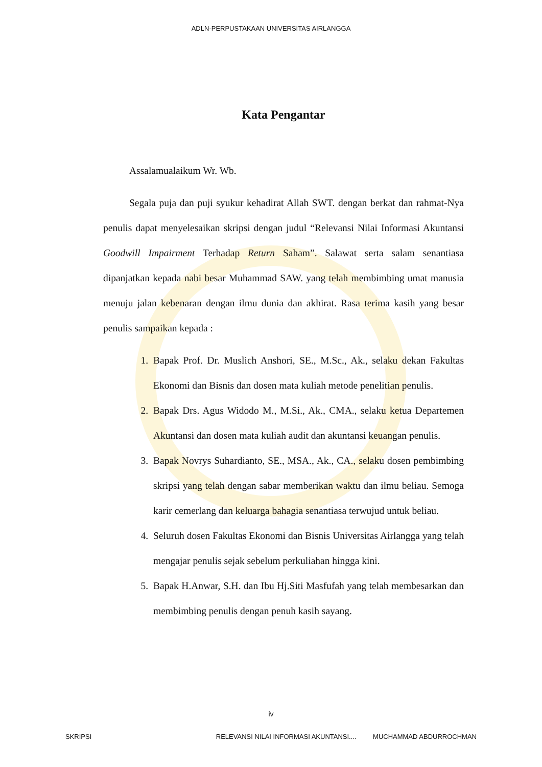ADLN-PERPUSTAKAAN UNIVERSITAS AIRLANGGA
Kata Pengantar
Assalamualaikum Wr. Wb.
Segala puja dan puji syukur kehadirat Allah SWT. dengan berkat dan rahmat-Nya penulis dapat menyelesaikan skripsi dengan judul “Relevansi Nilai Informasi Akuntansi Goodwill Impairment Terhadap Return Saham”. Salawat serta salam senantiasa dipanjatkan kepada nabi besar Muhammad SAW. yang telah membimbing umat manusia menuju jalan kebenaran dengan ilmu dunia dan akhirat. Rasa terima kasih yang besar penulis sampaikan kepada :
1. Bapak Prof. Dr. Muslich Anshori, SE., M.Sc., Ak., selaku dekan Fakultas Ekonomi dan Bisnis dan dosen mata kuliah metode penelitian penulis.
2. Bapak Drs. Agus Widodo M., M.Si., Ak., CMA., selaku ketua Departemen Akuntansi dan dosen mata kuliah audit dan akuntansi keuangan penulis.
3. Bapak Novrys Suhardianto, SE., MSA., Ak., CA., selaku dosen pembimbing skripsi yang telah dengan sabar memberikan waktu dan ilmu beliau. Semoga karir cemerlang dan keluarga bahagia senantiasa terwujud untuk beliau.
4. Seluruh dosen Fakultas Ekonomi dan Bisnis Universitas Airlangga yang telah mengajar penulis sejak sebelum perkuliahan hingga kini.
5. Bapak H.Anwar, S.H. dan Ibu Hj.Siti Masfufah yang telah membesarkan dan membimbing penulis dengan penuh kasih sayang.
iv
SKRIPSI RELEVANSI NILAI INFORMASI AKUNTANSI.... MUCHAMMAD ABDURROCHMAN